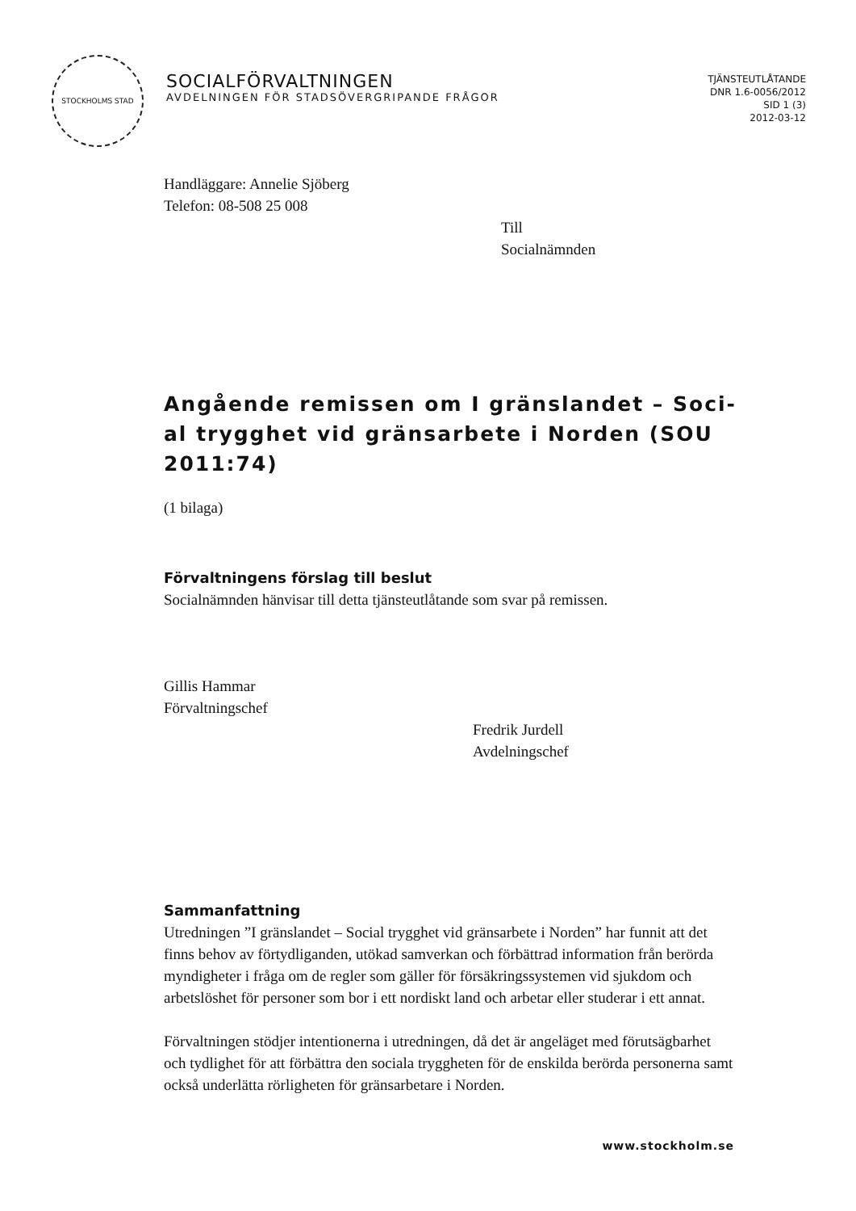STOCKHOLMS STAD
SOCIALFÖRVALTNINGEN
AVDELNINGEN FÖR STADSÖVERGRIPANDE FRÅGOR
TJÄNSTEUTLÅTANDE
DNR 1.6-0056/2012
SID 1 (3)
2012-03-12
Handläggare: Annelie Sjöberg
Telefon: 08-508 25 008
Till
Socialnämnden
Angående remissen om I gränslandet – Soci-al trygghet vid gränsarbete i Norden (SOU 2011:74)
(1 bilaga)
Förvaltningens förslag till beslut
Socialnämnden hänvisar till detta tjänsteutlåtande som svar på remissen.
Gillis Hammar
Förvaltningschef
Fredrik Jurdell
Avdelningschef
Sammanfattning
Utredningen ”I gränslandet – Social trygghet vid gränsarbete i Norden” har funnit att det finns behov av förtydliganden, utökad samverkan och förbättrad information från berörda myndigheter i fråga om de regler som gäller för försäkringssystemen vid sjukdom och arbetslöshet för personer som bor i ett nordiskt land och arbetar eller studerar i ett annat.
Förvaltningen stödjer intentionerna i utredningen, då det är angeläget med förutsägbarhet och tydlighet för att förbättra den sociala tryggheten för de enskilda berörda personerna samt också underlätta rörligheten för gränsarbetare i Norden.
www.stockholm.se